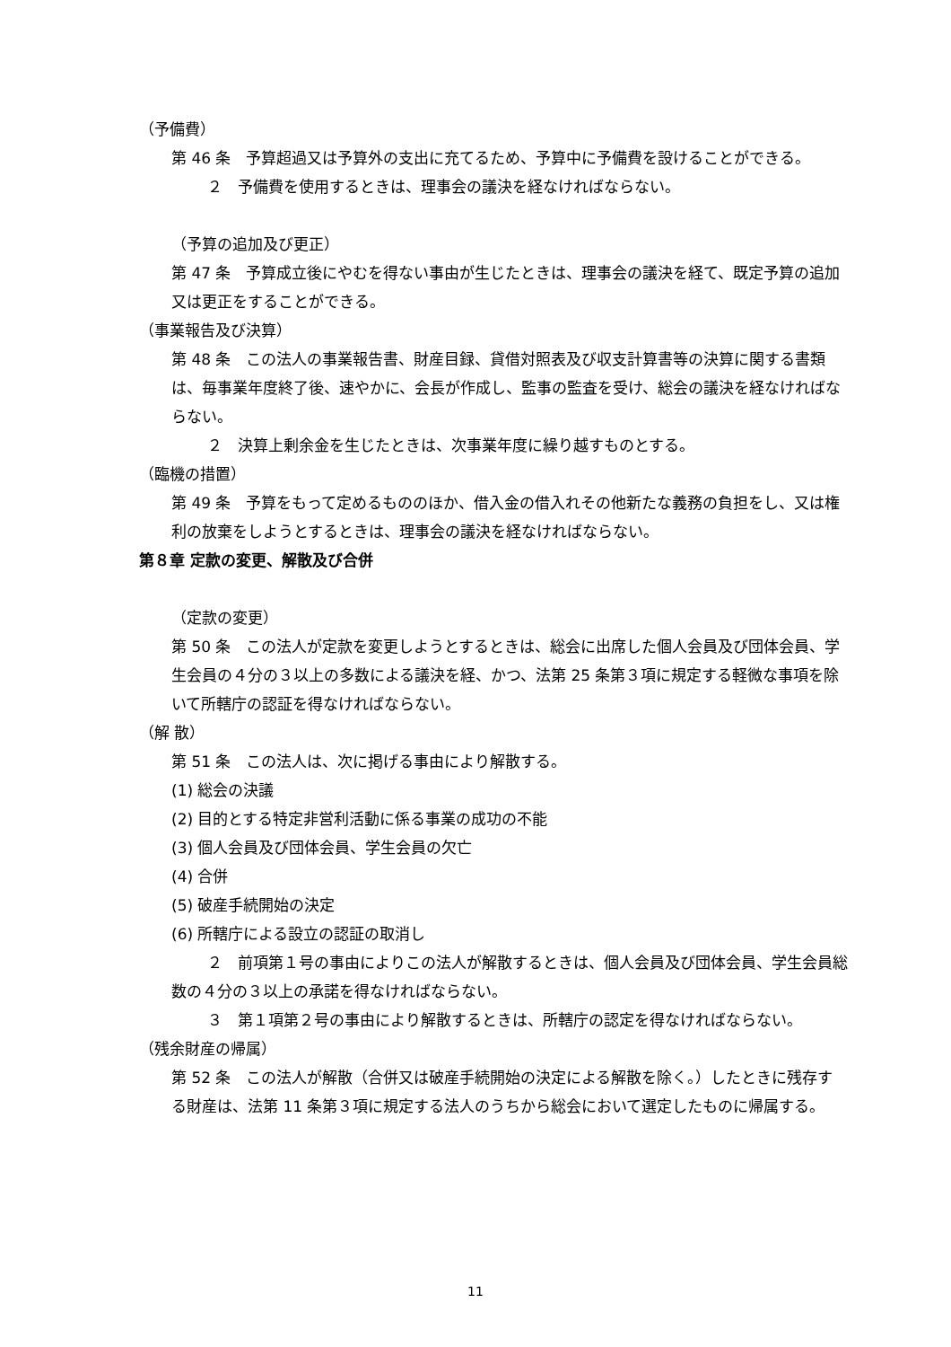（予備費）
第 46 条　予算超過又は予算外の支出に充てるため、予算中に予備費を設けることができる。
２　予備費を使用するときは、理事会の議決を経なければならない。
（予算の追加及び更正）
第 47 条　予算成立後にやむを得ない事由が生じたときは、理事会の議決を経て、既定予算の追加又は更正をすることができる。
（事業報告及び決算）
第 48 条　この法人の事業報告書、財産目録、貸借対照表及び収支計算書等の決算に関する書類は、毎事業年度終了後、速やかに、会長が作成し、監事の監査を受け、総会の議決を経なければならない。
２　決算上剰余金を生じたときは、次事業年度に繰り越すものとする。
（臨機の措置）
第 49 条　予算をもって定めるもののほか、借入金の借入れその他新たな義務の負担をし、又は権利の放棄をしようとするときは、理事会の議決を経なければならない。
第８章 定款の変更、解散及び合併
（定款の変更）
第 50 条　この法人が定款を変更しようとするときは、総会に出席した個人会員及び団体会員、学生会員の４分の３以上の多数による議決を経、かつ、法第 25 条第３項に規定する軽微な事項を除いて所轄庁の認証を得なければならない。
（解 散）
第 51 条　この法人は、次に掲げる事由により解散する。
(1) 総会の決議
(2) 目的とする特定非営利活動に係る事業の成功の不能
(3) 個人会員及び団体会員、学生会員の欠亡
(4) 合併
(5) 破産手続開始の決定
(6) 所轄庁による設立の認証の取消し
２　前項第１号の事由によりこの法人が解散するときは、個人会員及び団体会員、学生会員総数の４分の３以上の承諾を得なければならない。
３　第１項第２号の事由により解散するときは、所轄庁の認定を得なければならない。
（残余財産の帰属）
第 52 条　この法人が解散（合併又は破産手続開始の決定による解散を除く。）したときに残存する財産は、法第 11 条第３項に規定する法人のうちから総会において選定したものに帰属する。
11